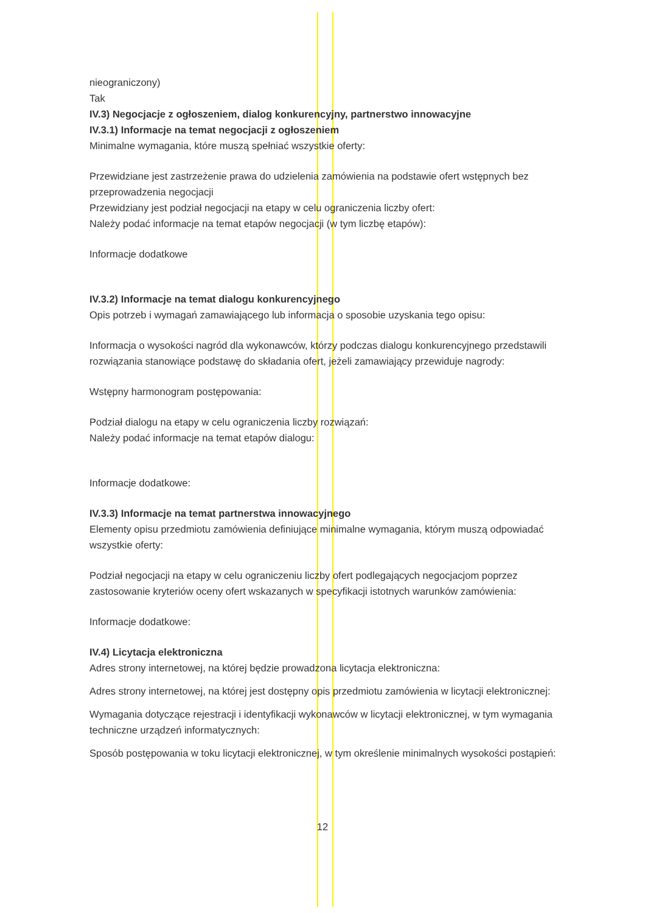nieograniczony)
Tak
IV.3) Negocjacje z ogłoszeniem, dialog konkurencyjny, partnerstwo innowacyjne
IV.3.1) Informacje na temat negocjacji z ogłoszeniem
Minimalne wymagania, które muszą spełniać wszystkie oferty:
Przewidziane jest zastrzeżenie prawa do udzielenia zamówienia na podstawie ofert wstępnych bez przeprowadzenia negocjacji
Przewidziany jest podział negocjacji na etapy w celu ograniczenia liczby ofert:
Należy podać informacje na temat etapów negocjacji (w tym liczbę etapów):
Informacje dodatkowe
IV.3.2) Informacje na temat dialogu konkurencyjnego
Opis potrzeb i wymagań zamawiającego lub informacja o sposobie uzyskania tego opisu:
Informacja o wysokości nagród dla wykonawców, którzy podczas dialogu konkurencyjnego przedstawili rozwiązania stanowiące podstawę do składania ofert, jeżeli zamawiający przewiduje nagrody:
Wstępny harmonogram postępowania:
Podział dialogu na etapy w celu ograniczenia liczby rozwiązań:
Należy podać informacje na temat etapów dialogu:
Informacje dodatkowe:
IV.3.3) Informacje na temat partnerstwa innowacyjnego
Elementy opisu przedmiotu zamówienia definiujące minimalne wymagania, którym muszą odpowiadać wszystkie oferty:
Podział negocjacji na etapy w celu ograniczeniu liczby ofert podlegających negocjacjom poprzez zastosowanie kryteriów oceny ofert wskazanych w specyfikacji istotnych warunków zamówienia:
Informacje dodatkowe:
IV.4) Licytacja elektroniczna
Adres strony internetowej, na której będzie prowadzona licytacja elektroniczna:
Adres strony internetowej, na której jest dostępny opis przedmiotu zamówienia w licytacji elektronicznej:
Wymagania dotyczące rejestracji i identyfikacji wykonawców w licytacji elektronicznej, w tym wymagania techniczne urządzeń informatycznych:
Sposób postępowania w toku licytacji elektronicznej, w tym określenie minimalnych wysokości postąpień:
12